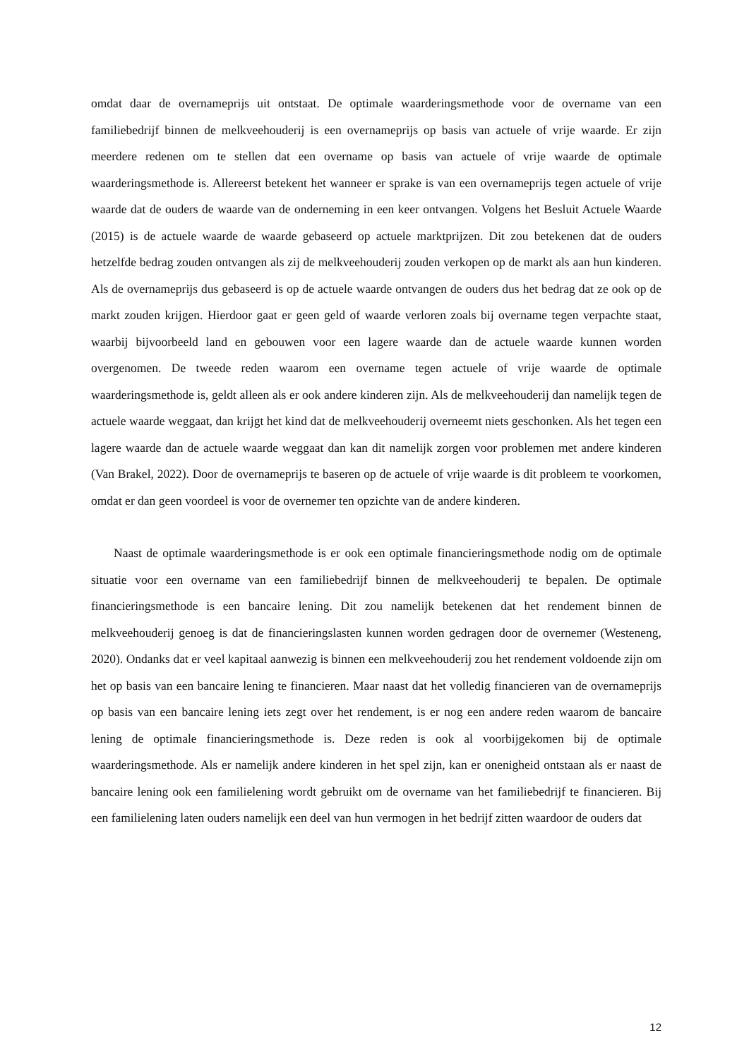omdat daar de overnameprijs uit ontstaat. De optimale waarderingsmethode voor de overname van een familiebedrijf binnen de melkveehouderij is een overnameprijs op basis van actuele of vrije waarde. Er zijn meerdere redenen om te stellen dat een overname op basis van actuele of vrije waarde de optimale waarderingsmethode is. Allereerst betekent het wanneer er sprake is van een overnameprijs tegen actuele of vrije waarde dat de ouders de waarde van de onderneming in een keer ontvangen. Volgens het Besluit Actuele Waarde (2015) is de actuele waarde de waarde gebaseerd op actuele marktprijzen. Dit zou betekenen dat de ouders hetzelfde bedrag zouden ontvangen als zij de melkveehouderij zouden verkopen op de markt als aan hun kinderen. Als de overnameprijs dus gebaseerd is op de actuele waarde ontvangen de ouders dus het bedrag dat ze ook op de markt zouden krijgen. Hierdoor gaat er geen geld of waarde verloren zoals bij overname tegen verpachte staat, waarbij bijvoorbeeld land en gebouwen voor een lagere waarde dan de actuele waarde kunnen worden overgenomen. De tweede reden waarom een overname tegen actuele of vrije waarde de optimale waarderingsmethode is, geldt alleen als er ook andere kinderen zijn. Als de melkveehouderij dan namelijk tegen de actuele waarde weggaat, dan krijgt het kind dat de melkveehouderij overneemt niets geschonken. Als het tegen een lagere waarde dan de actuele waarde weggaat dan kan dit namelijk zorgen voor problemen met andere kinderen (Van Brakel, 2022). Door de overnameprijs te baseren op de actuele of vrije waarde is dit probleem te voorkomen, omdat er dan geen voordeel is voor de overnemer ten opzichte van de andere kinderen.
Naast de optimale waarderingsmethode is er ook een optimale financieringsmethode nodig om de optimale situatie voor een overname van een familiebedrijf binnen de melkveehouderij te bepalen. De optimale financieringsmethode is een bancaire lening. Dit zou namelijk betekenen dat het rendement binnen de melkveehouderij genoeg is dat de financieringslasten kunnen worden gedragen door de overnemer (Westeneng, 2020). Ondanks dat er veel kapitaal aanwezig is binnen een melkveehouderij zou het rendement voldoende zijn om het op basis van een bancaire lening te financieren. Maar naast dat het volledig financieren van de overnameprijs op basis van een bancaire lening iets zegt over het rendement, is er nog een andere reden waarom de bancaire lening de optimale financieringsmethode is. Deze reden is ook al voorbijgekomen bij de optimale waarderingsmethode. Als er namelijk andere kinderen in het spel zijn, kan er onenigheid ontstaan als er naast de bancaire lening ook een familielening wordt gebruikt om de overname van het familiebedrijf te financieren. Bij een familielening laten ouders namelijk een deel van hun vermogen in het bedrijf zitten waardoor de ouders dat
12